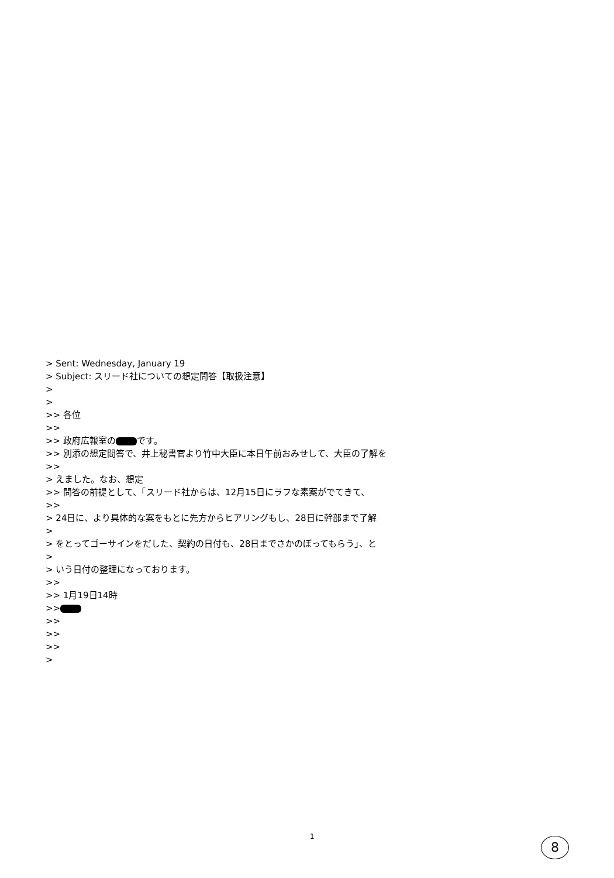> Sent: Wednesday, January 19
> Subject: スリード社についての想定問答【取扱注意】
>
>
>> 各位
>>
>> 政府広報室の です。
>> 別添の想定問答で、井上秘書官より竹中大臣に本日午前おみせして、大臣の了解を
>>
> えました。なお、想定
>> 問答の前提として、「スリード社からは、12月15日にラフな素案がでてきて、
>>
> 24日に、より具体的な案をもとに先方からヒアリングもし、28日に幹部まで了解
>
> をとってゴーサインをだした、契約の日付も、28日までさかのぼってもらう」、と
>
> いう日付の整理になっております。
>>
>> 1月19日14時
>>
>>
>>
>>
>
1 8